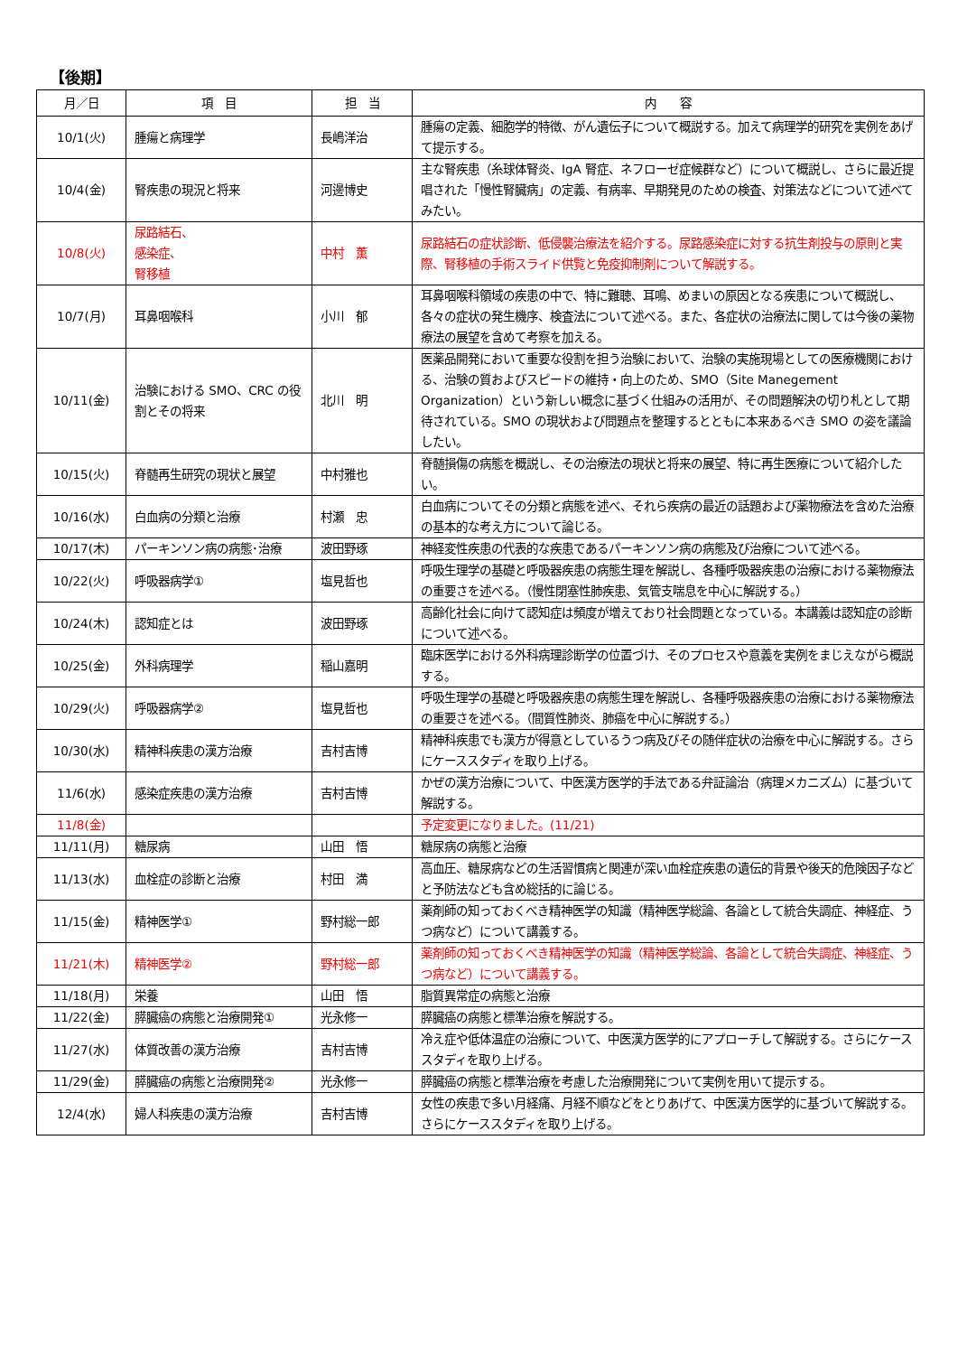【後期】
| 月／日 | 項 目 | 担 当 | 内 容 |
| --- | --- | --- | --- |
| 10/1(火) | 腫瘍と病理学 | 長嶋洋治 | 腫瘍の定義、細胞学的特徴、がん遺伝子について概説する。加えて病理学的研究を実例をあげて提示する。 |
| 10/4(金) | 腎疾患の現況と将来 | 河邊博史 | 主な腎疾患（糸球体腎炎、IgA 腎症、ネフローゼ症候群など）について概説し、さらに最近提唱された「慢性腎臓病」の定義、有病率、早期発見のための検査、対策法などについて述べてみたい。 |
| 10/8(火) | 尿路結石、 感染症、 腎移植 | 中村 薫 | 尿路結石の症状診断、低侵襲治療法を紹介する。尿路感染症に対する抗生剤投与の原則と実際、腎移植の手術スライド供覧と免疫抑制剤について解説する。 |
| 10/7(月) | 耳鼻咽喉科 | 小川 郁 | 耳鼻咽喉科領域の疾患の中で、特に難聴、耳鳴、めまいの原因となる疾患について概説し、各々の症状の発生機序、検査法について述べる。また、各症状の治療法に関しては今後の薬物療法の展望を含めて考察を加える。 |
| 10/11(金) | 治験における SMO、CRC の役割とその将来 | 北川 明 | 医薬品開発において重要な役割を担う治験において、治験の実施現場としての医療機関における、治験の質およびスピードの維持・向上のため、SMO（Site Manegement Organization）という新しい概念に基づく仕組みの活用が、その問題解決の切り札として期待されている。SMO の現状および問題点を整理するとともに本来あるべき SMO の姿を議論したい。 |
| 10/15(火) | 脊髄再生研究の現状と展望 | 中村雅也 | 脊髄損傷の病態を概説し、その治療法の現状と将来の展望、特に再生医療について紹介したい。 |
| 10/16(水) | 白血病の分類と治療 | 村瀬 忠 | 白血病についてその分類と病態を述べ、それら疾病の最近の話題および薬物療法を含めた治療の基本的な考え方について論じる。 |
| 10/17(木) | パーキンソン病の病態･治療 | 波田野琢 | 神経変性疾患の代表的な疾患であるパーキンソン病の病態及び治療について述べる。 |
| 10/22(火) | 呼吸器病学① | 塩見哲也 | 呼吸生理学の基礎と呼吸器疾患の病態生理を解説し、各種呼吸器疾患の治療における薬物療法の重要さを述べる。（慢性閉塞性肺疾患、気管支喘息を中心に解説する。） |
| 10/24(木) | 認知症とは | 波田野琢 | 高齢化社会に向けて認知症は頻度が増えており社会問題となっている。本講義は認知症の診断について述べる。 |
| 10/25(金) | 外科病理学 | 稲山嘉明 | 臨床医学における外科病理診断学の位置づけ、そのプロセスや意義を実例をまじえながら概説する。 |
| 10/29(火) | 呼吸器病学② | 塩見哲也 | 呼吸生理学の基礎と呼吸器疾患の病態生理を解説し、各種呼吸器疾患の治療における薬物療法の重要さを述べる。（間質性肺炎、肺癌を中心に解説する。） |
| 10/30(水) | 精神科疾患の漢方治療 | 吉村吉博 | 精神科疾患でも漢方が得意としているうつ病及びその随伴症状の治療を中心に解説する。さらにケーススタディを取り上げる。 |
| 11/6(水) | 感染症疾患の漢方治療 | 吉村吉博 | かぜの漢方治療について、中医漢方医学的手法である弁証論治（病理メカニズム）に基づいて解説する。 |
| 11/8(金) | | | 予定変更になりました。(11/21) |
| 11/11(月) | 糖尿病 | 山田 悟 | 糖尿病の病態と治療 |
| 11/13(水) | 血栓症の診断と治療 | 村田 満 | 高血圧、糖尿病などの生活習慣病と関連が深い血栓症疾患の遺伝的背景や後天的危険因子などと予防法なども含め総括的に論じる。 |
| 11/15(金) | 精神医学① | 野村総一郎 | 薬剤師の知っておくべき精神医学の知識（精神医学総論、各論として統合失調症、神経症、うつ病など）について講義する。 |
| 11/21(木) | 精神医学② | 野村総一郎 | 薬剤師の知っておくべき精神医学の知識（精神医学総論、各論として統合失調症、神経症、うつ病など）について講義する。 |
| 11/18(月) | 栄養 | 山田 悟 | 脂質異常症の病態と治療 |
| 11/22(金) | 膵臓癌の病態と治療開発① | 光永修一 | 膵臓癌の病態と標準治療を解説する。 |
| 11/27(水) | 体質改善の漢方治療 | 吉村吉博 | 冷え症や低体温症の治療について、中医漢方医学的にアプローチして解説する。さらにケーススタディを取り上げる。 |
| 11/29(金) | 膵臓癌の病態と治療開発② | 光永修一 | 膵臓癌の病態と標準治療を考慮した治療開発について実例を用いて提示する。 |
| 12/4(水) | 婦人科疾患の漢方治療 | 吉村吉博 | 女性の疾患で多い月経痛、月経不順などをとりあげて、中医漢方医学的に基づいて解説する。さらにケーススタディを取り上げる。 |